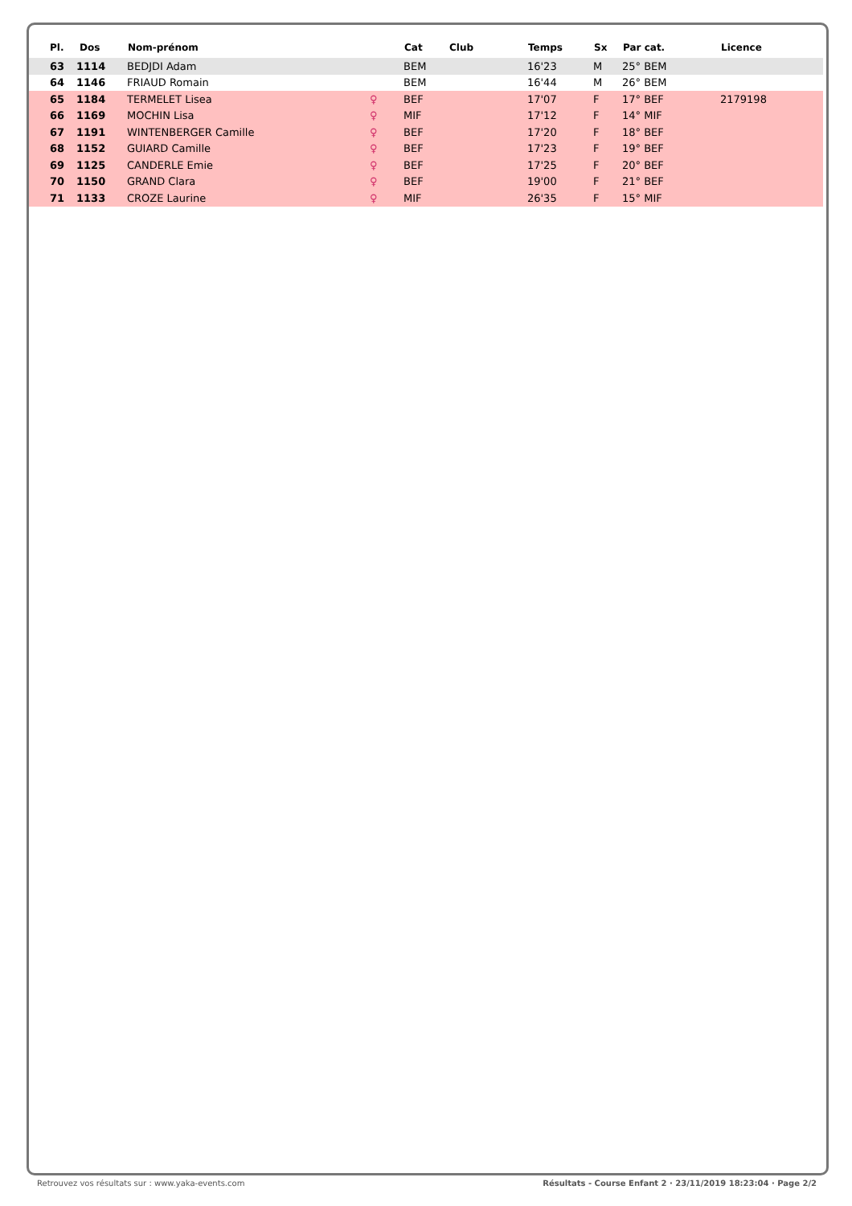| Pl. | Dos | Nom-prénom | | Cat | Club | Temps | Sx | Par cat. | Licence |
| --- | --- | --- | --- | --- | --- | --- | --- | --- | --- |
| 63 | 1114 | BEDJDI Adam | | BEM | | 16'23 | M | 25° BEM | |
| 64 | 1146 | FRIAUD Romain | | BEM | | 16'44 | M | 26° BEM | |
| 65 | 1184 | TERMELET Lisea | ♀ | BEF | | 17'07 | F | 17° BEF | 2179198 |
| 66 | 1169 | MOCHIN Lisa | ♀ | MIF | | 17'12 | F | 14° MIF | |
| 67 | 1191 | WINTENBERGER Camille | ♀ | BEF | | 17'20 | F | 18° BEF | |
| 68 | 1152 | GUIARD Camille | ♀ | BEF | | 17'23 | F | 19° BEF | |
| 69 | 1125 | CANDERLE Emie | ♀ | BEF | | 17'25 | F | 20° BEF | |
| 70 | 1150 | GRAND Clara | ♀ | BEF | | 19'00 | F | 21° BEF | |
| 71 | 1133 | CROZE Laurine | ♀ | MIF | | 26'35 | F | 15° MIF | |
Retrouvez vos résultats sur : www.yaka-events.com Résultats - Course Enfant 2 · 23/11/2019 18:23:04 · Page 2/2